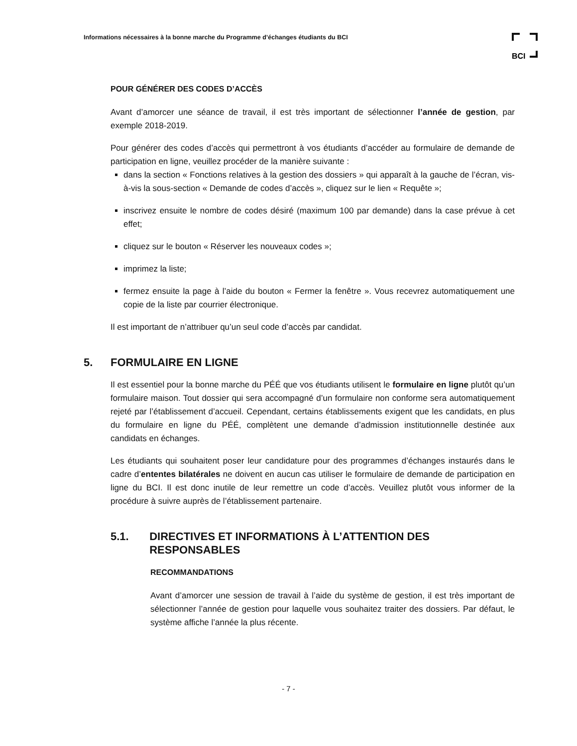Informations nécessaires à la bonne marche du Programme d’échanges étudiants du BCI
BCI
POUR GÉNÉRER DES CODES D’ACCÈS
Avant d’amorcer une séance de travail, il est très important de sélectionner l’année de gestion, par exemple 2018-2019.
Pour générer des codes d’accès qui permettront à vos étudiants d’accéder au formulaire de demande de participation en ligne, veuillez procéder de la manière suivante :
dans la section « Fonctions relatives à la gestion des dossiers » qui apparaît à la gauche de l’écran, vis-à-vis la sous-section « Demande de codes d’accès », cliquez sur le lien « Requête »;
inscrivez ensuite le nombre de codes désiré (maximum 100 par demande) dans la case prévue à cet effet;
cliquez sur le bouton « Réserver les nouveaux codes »;
imprimez la liste;
fermez ensuite la page à l’aide du bouton « Fermer la fenêtre ». Vous recevrez automatiquement une copie de la liste par courrier électronique.
Il est important de n’attribuer qu’un seul code d’accès par candidat.
5. FORMULAIRE EN LIGNE
Il est essentiel pour la bonne marche du PÉÉ que vos étudiants utilisent le formulaire en ligne plutôt qu’un formulaire maison. Tout dossier qui sera accompagné d’un formulaire non conforme sera automatiquement rejeté par l’établissement d’accueil. Cependant, certains établissements exigent que les candidats, en plus du formulaire en ligne du PÉÉ, complètent une demande d’admission institutionnelle destinée aux candidats en échanges.
Les étudiants qui souhaitent poser leur candidature pour des programmes d’échanges instaurés dans le cadre d’ententes bilatérales ne doivent en aucun cas utiliser le formulaire de demande de participation en ligne du BCI. Il est donc inutile de leur remettre un code d’accès. Veuillez plutôt vous informer de la procédure à suivre auprès de l’établissement partenaire.
5.1. DIRECTIVES ET INFORMATIONS À L’ATTENTION DES RESPONSABLES
RECOMMANDATIONS
Avant d’amorcer une session de travail à l’aide du système de gestion, il est très important de sélectionner l’année de gestion pour laquelle vous souhaitez traiter des dossiers. Par défaut, le système affiche l’année la plus récente.
- 7 -